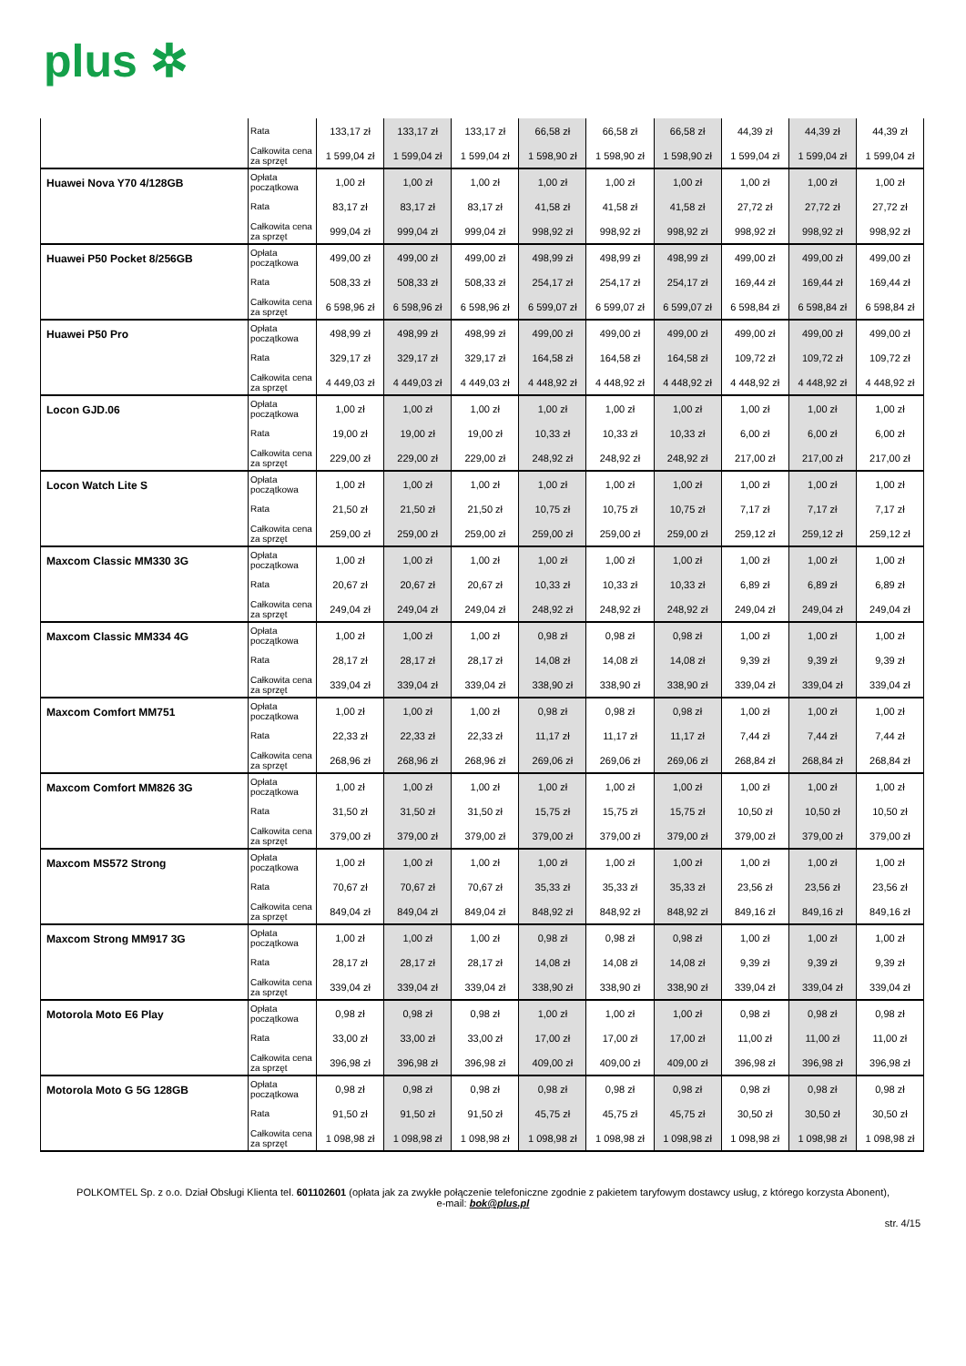plus ✲
| | Rata | 133,17 zł | 133,17 zł | 133,17 zł | 66,58 zł | 66,58 zł | 66,58 zł | 44,39 zł | 44,39 zł | 44,39 zł |
| | Całkowita cena za sprzęt | 1 599,04 zł | 1 599,04 zł | 1 599,04 zł | 1 598,90 zł | 1 598,90 zł | 1 598,90 zł | 1 599,04 zł | 1 599,04 zł | 1 599,04 zł |
| Huawei Nova Y70 4/128GB | Opłata początkowa | 1,00 zł | 1,00 zł | 1,00 zł | 1,00 zł | 1,00 zł | 1,00 zł | 1,00 zł | 1,00 zł | 1,00 zł |
| | Rata | 83,17 zł | 83,17 zł | 83,17 zł | 41,58 zł | 41,58 zł | 41,58 zł | 27,72 zł | 27,72 zł | 27,72 zł |
| | Całkowita cena za sprzęt | 999,04 zł | 999,04 zł | 999,04 zł | 998,92 zł | 998,92 zł | 998,92 zł | 998,92 zł | 998,92 zł | 998,92 zł |
| Huawei P50 Pocket 8/256GB | Opłata początkowa | 499,00 zł | 499,00 zł | 499,00 zł | 498,99 zł | 498,99 zł | 498,99 zł | 499,00 zł | 499,00 zł | 499,00 zł |
| | Rata | 508,33 zł | 508,33 zł | 508,33 zł | 254,17 zł | 254,17 zł | 254,17 zł | 169,44 zł | 169,44 zł | 169,44 zł |
| | Całkowita cena za sprzęt | 6 598,96 zł | 6 598,96 zł | 6 598,96 zł | 6 599,07 zł | 6 599,07 zł | 6 599,07 zł | 6 598,84 zł | 6 598,84 zł | 6 598,84 zł |
| Huawei P50 Pro | Opłata początkowa | 498,99 zł | 498,99 zł | 498,99 zł | 499,00 zł | 499,00 zł | 499,00 zł | 499,00 zł | 499,00 zł | 499,00 zł |
| | Rata | 329,17 zł | 329,17 zł | 329,17 zł | 164,58 zł | 164,58 zł | 164,58 zł | 109,72 zł | 109,72 zł | 109,72 zł |
| | Całkowita cena za sprzęt | 4 449,03 zł | 4 449,03 zł | 4 449,03 zł | 4 448,92 zł | 4 448,92 zł | 4 448,92 zł | 4 448,92 zł | 4 448,92 zł | 4 448,92 zł |
| Locon GJD.06 | Opłata początkowa | 1,00 zł | 1,00 zł | 1,00 zł | 1,00 zł | 1,00 zł | 1,00 zł | 1,00 zł | 1,00 zł | 1,00 zł |
| | Rata | 19,00 zł | 19,00 zł | 19,00 zł | 10,33 zł | 10,33 zł | 10,33 zł | 6,00 zł | 6,00 zł | 6,00 zł |
| | Całkowita cena za sprzęt | 229,00 zł | 229,00 zł | 229,00 zł | 248,92 zł | 248,92 zł | 248,92 zł | 217,00 zł | 217,00 zł | 217,00 zł |
| Locon Watch Lite S | Opłata początkowa | 1,00 zł | 1,00 zł | 1,00 zł | 1,00 zł | 1,00 zł | 1,00 zł | 1,00 zł | 1,00 zł | 1,00 zł |
| | Rata | 21,50 zł | 21,50 zł | 21,50 zł | 10,75 zł | 10,75 zł | 10,75 zł | 7,17 zł | 7,17 zł | 7,17 zł |
| | Całkowita cena za sprzęt | 259,00 zł | 259,00 zł | 259,00 zł | 259,00 zł | 259,00 zł | 259,00 zł | 259,12 zł | 259,12 zł | 259,12 zł |
| Maxcom Classic MM330 3G | Opłata początkowa | 1,00 zł | 1,00 zł | 1,00 zł | 1,00 zł | 1,00 zł | 1,00 zł | 1,00 zł | 1,00 zł | 1,00 zł |
| | Rata | 20,67 zł | 20,67 zł | 20,67 zł | 10,33 zł | 10,33 zł | 10,33 zł | 6,89 zł | 6,89 zł | 6,89 zł |
| | Całkowita cena za sprzęt | 249,04 zł | 249,04 zł | 249,04 zł | 248,92 zł | 248,92 zł | 248,92 zł | 249,04 zł | 249,04 zł | 249,04 zł |
| Maxcom Classic MM334 4G | Opłata początkowa | 1,00 zł | 1,00 zł | 1,00 zł | 0,98 zł | 0,98 zł | 0,98 zł | 1,00 zł | 1,00 zł | 1,00 zł |
| | Rata | 28,17 zł | 28,17 zł | 28,17 zł | 14,08 zł | 14,08 zł | 14,08 zł | 9,39 zł | 9,39 zł | 9,39 zł |
| | Całkowita cena za sprzęt | 339,04 zł | 339,04 zł | 339,04 zł | 338,90 zł | 338,90 zł | 338,90 zł | 339,04 zł | 339,04 zł | 339,04 zł |
| Maxcom Comfort MM751 | Opłata początkowa | 1,00 zł | 1,00 zł | 1,00 zł | 0,98 zł | 0,98 zł | 0,98 zł | 1,00 zł | 1,00 zł | 1,00 zł |
| | Rata | 22,33 zł | 22,33 zł | 22,33 zł | 11,17 zł | 11,17 zł | 11,17 zł | 7,44 zł | 7,44 zł | 7,44 zł |
| | Całkowita cena za sprzęt | 268,96 zł | 268,96 zł | 268,96 zł | 269,06 zł | 269,06 zł | 269,06 zł | 268,84 zł | 268,84 zł | 268,84 zł |
| Maxcom Comfort MM826 3G | Opłata początkowa | 1,00 zł | 1,00 zł | 1,00 zł | 1,00 zł | 1,00 zł | 1,00 zł | 1,00 zł | 1,00 zł | 1,00 zł |
| | Rata | 31,50 zł | 31,50 zł | 31,50 zł | 15,75 zł | 15,75 zł | 15,75 zł | 10,50 zł | 10,50 zł | 10,50 zł |
| | Całkowita cena za sprzęt | 379,00 zł | 379,00 zł | 379,00 zł | 379,00 zł | 379,00 zł | 379,00 zł | 379,00 zł | 379,00 zł | 379,00 zł |
| Maxcom MS572 Strong | Opłata początkowa | 1,00 zł | 1,00 zł | 1,00 zł | 1,00 zł | 1,00 zł | 1,00 zł | 1,00 zł | 1,00 zł | 1,00 zł |
| | Rata | 70,67 zł | 70,67 zł | 70,67 zł | 35,33 zł | 35,33 zł | 35,33 zł | 23,56 zł | 23,56 zł | 23,56 zł |
| | Całkowita cena za sprzęt | 849,04 zł | 849,04 zł | 849,04 zł | 848,92 zł | 848,92 zł | 848,92 zł | 849,16 zł | 849,16 zł | 849,16 zł |
| Maxcom Strong MM917 3G | Opłata początkowa | 1,00 zł | 1,00 zł | 1,00 zł | 0,98 zł | 0,98 zł | 0,98 zł | 1,00 zł | 1,00 zł | 1,00 zł |
| | Rata | 28,17 zł | 28,17 zł | 28,17 zł | 14,08 zł | 14,08 zł | 14,08 zł | 9,39 zł | 9,39 zł | 9,39 zł |
| | Całkowita cena za sprzęt | 339,04 zł | 339,04 zł | 339,04 zł | 338,90 zł | 338,90 zł | 338,90 zł | 339,04 zł | 339,04 zł | 339,04 zł |
| Motorola Moto E6 Play | Opłata początkowa | 0,98 zł | 0,98 zł | 0,98 zł | 1,00 zł | 1,00 zł | 1,00 zł | 0,98 zł | 0,98 zł | 0,98 zł |
| | Rata | 33,00 zł | 33,00 zł | 33,00 zł | 17,00 zł | 17,00 zł | 17,00 zł | 11,00 zł | 11,00 zł | 11,00 zł |
| | Całkowita cena za sprzęt | 396,98 zł | 396,98 zł | 396,98 zł | 409,00 zł | 409,00 zł | 409,00 zł | 396,98 zł | 396,98 zł | 396,98 zł |
| Motorola Moto G 5G 128GB | Opłata początkowa | 0,98 zł | 0,98 zł | 0,98 zł | 0,98 zł | 0,98 zł | 0,98 zł | 0,98 zł | 0,98 zł | 0,98 zł |
| | Rata | 91,50 zł | 91,50 zł | 91,50 zł | 45,75 zł | 45,75 zł | 45,75 zł | 30,50 zł | 30,50 zł | 30,50 zł |
| | Całkowita cena za sprzęt | 1 098,98 zł | 1 098,98 zł | 1 098,98 zł | 1 098,98 zł | 1 098,98 zł | 1 098,98 zł | 1 098,98 zł | 1 098,98 zł | 1 098,98 zł |
POLKOMTEL Sp. z o.o. Dział Obsługi Klienta tel. 601102601 (opłata jak za zwykłe połączenie telefoniczne zgodnie z pakietem taryfowym dostawcy usług, z którego korzysta Abonent),
e-mail: bok@plus.pl
str. 4/15